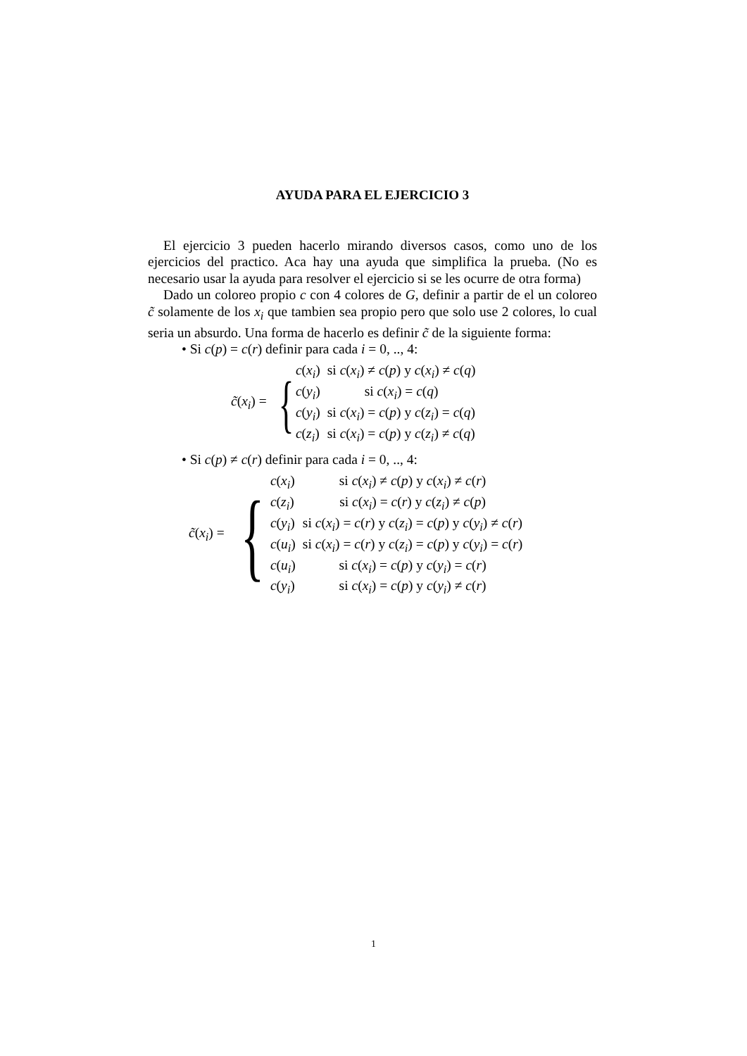AYUDA PARA EL EJERCICIO 3
El ejercicio 3 pueden hacerlo mirando diversos casos, como uno de los ejercicios del practico. Aca hay una ayuda que simplifica la prueba. (No es necesario usar la ayuda para resolver el ejercicio si se les ocurre de otra forma)
Dado un coloreo propio c con 4 colores de G, definir a partir de el un coloreo c̃ solamente de los x<sub>i</sub> que tambien sea propio pero que solo use 2 colores, lo cual seria un absurdo. Una forma de hacerlo es definir c̃ de la siguiente forma:
• Si c(p) = c(r) definir para cada i = 0, .., 4:
c̃(x<sub>i</sub>) = {
| c ( x<sub>i</sub> ) | si c ( x<sub>i</sub> ) ≠ c ( p ) y c ( x<sub>i</sub> ) ≠ c ( q ) |
| c ( y<sub>i</sub> ) | si c ( x<sub>i</sub> ) = c ( q ) |
| c ( y<sub>i</sub> ) | si c ( x<sub>i</sub> ) = c ( p ) y c ( z<sub>i</sub> ) = c ( q ) |
| c ( z<sub>i</sub> ) | si c ( x<sub>i</sub> ) = c ( p ) y c ( z<sub>i</sub> ) ≠ c ( q ) |
• Si c(p) ≠ c(r) definir para cada i = 0, .., 4:
c̃(x<sub>i</sub>) = {
| c ( x<sub>i</sub> ) | si c ( x<sub>i</sub> ) ≠ c ( p ) y c ( x<sub>i</sub> ) ≠ c ( r ) |
| c ( z<sub>i</sub> ) | si c ( x<sub>i</sub> ) = c ( r ) y c ( z<sub>i</sub> ) ≠ c ( p ) |
| c ( y<sub>i</sub> ) | si c ( x<sub>i</sub> ) = c ( r ) y c ( z<sub>i</sub> ) = c ( p ) y c ( y<sub>i</sub> ) ≠ c ( r ) |
| c ( u<sub>i</sub> ) | si c ( x<sub>i</sub> ) = c ( r ) y c ( z<sub>i</sub> ) = c ( p ) y c ( y<sub>i</sub> ) = c ( r ) |
| c ( u<sub>i</sub> ) | si c ( x<sub>i</sub> ) = c ( p ) y c ( y<sub>i</sub> ) = c ( r ) |
| c ( y<sub>i</sub> ) | si c ( x<sub>i</sub> ) = c ( p ) y c ( y<sub>i</sub> ) ≠ c ( r ) |
1